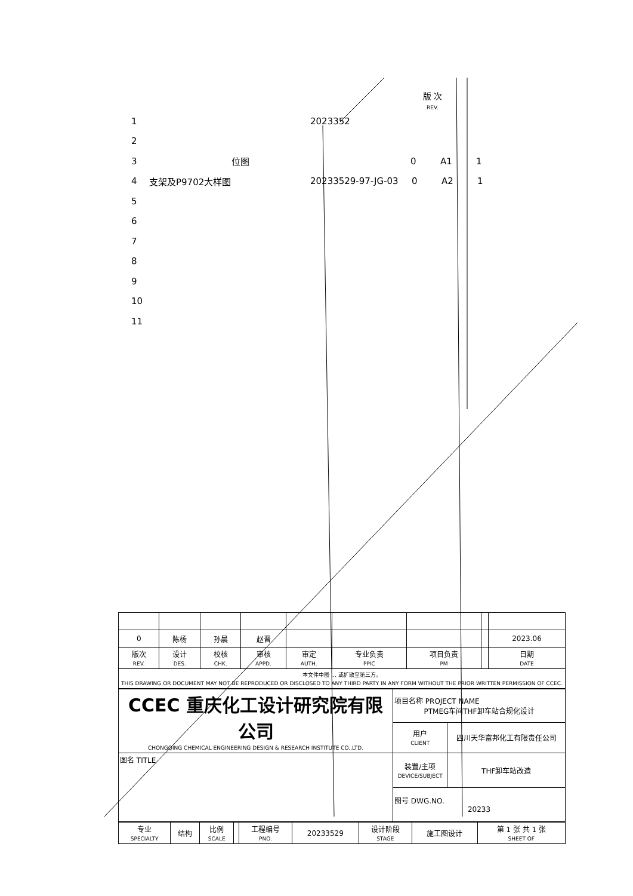版 次
REV.
1 2023352
2
3 位图 0 A1 1
4 支架及P9702大样图 20233529-97-JG-03 0 A2 1
5
6
7
8
9
10
11
| 0 | 陈杨 | 孙晨 | 赵晋 | | | | | 2023.06 |
| 版次 REV. | 设计 DES. | 校核 CHK. | 审核 APPD. | 审定 AUTH. | 专业负责 PPIC | 项目负责 PM | | 日期 DATE |
| 本文件中图 ... 或扩散至第三方。 THIS DRAWING OR DOCUMENT MAY NOT BE REPRODUCED OR DISCLOSED TO ANY THIRD PARTY IN ANY FORM WITHOUT THE PRIOR WRITTEN PERMISSION OF CCEC. | | | | | | | | |
| CCEC 重庆化工设计研究院有限公司 CHONGQING CHEMICAL ENGINEERING DESIGN & RESEARCH INSTITUTE CO.,LTD. | 项目名称 PROJECT NAME PTMEG车间THF卸车站合规化设计 | |
| | 用户 CLIENT | 四川天华富邦化工有限责任公司 |
| 图名 TITLE | 装置/主项 DEVICE/SUBJECT | THF卸车站改造 |
| | 图号 DWG.NO. 20233 | |
| 专业 SPECIALTY | 结构 | 比例 SCALE | | 工程编号 PNO. | 20233529 | 设计阶段 STAGE | 施工图设计 | 第 1 张 共 1 张 SHEET OF |